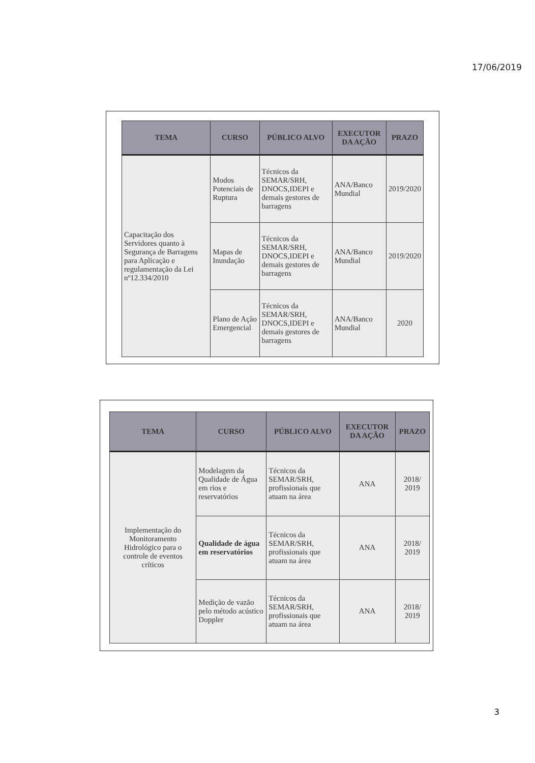17/06/2019
| TEMA | CURSO | PÚBLICO ALVO | EXECUTOR DA AÇÃO | PRAZO |
| --- | --- | --- | --- | --- |
| Capacitação dos Servidores quanto à Segurança de Barragens para Aplicação e regulamentação da Lei nº12.334/2010 | Modos Potenciais de Ruptura | Técnicos da SEMAR/SRH, DNOCS,IDEPI e demais gestores de barragens | ANA/Banco Mundial | 2019/2020 |
| | Mapas de Inundação | Técnicos da SEMAR/SRH, DNOCS,IDEPI e demais gestores de barragens | ANA/Banco Mundial | 2019/2020 |
| | Plano de Ação Emergencial | Técnicos da SEMAR/SRH, DNOCS,IDEPI e demais gestores de barragens | ANA/Banco Mundial | 2020 |
| TEMA | CURSO | PÚBLICO ALVO | EXECUTOR DA AÇÃO | PRAZO |
| --- | --- | --- | --- | --- |
| Implementação do Monitoramento Hidrológico para o controle de eventos críticos | Modelagem da Qualidade de Água em rios e reservatórios | Técnicos da SEMAR/SRH, profissionais que atuam na área | ANA | 2018/ 2019 |
| | Qualidade de água em reservatórios | Técnicos da SEMAR/SRH, profissionais que atuam na área | ANA | 2018/ 2019 |
| | Medição de vazão pelo método acústico Doppler | Técnicos da SEMAR/SRH, profissionais que atuam na área | ANA | 2018/ 2019 |
3